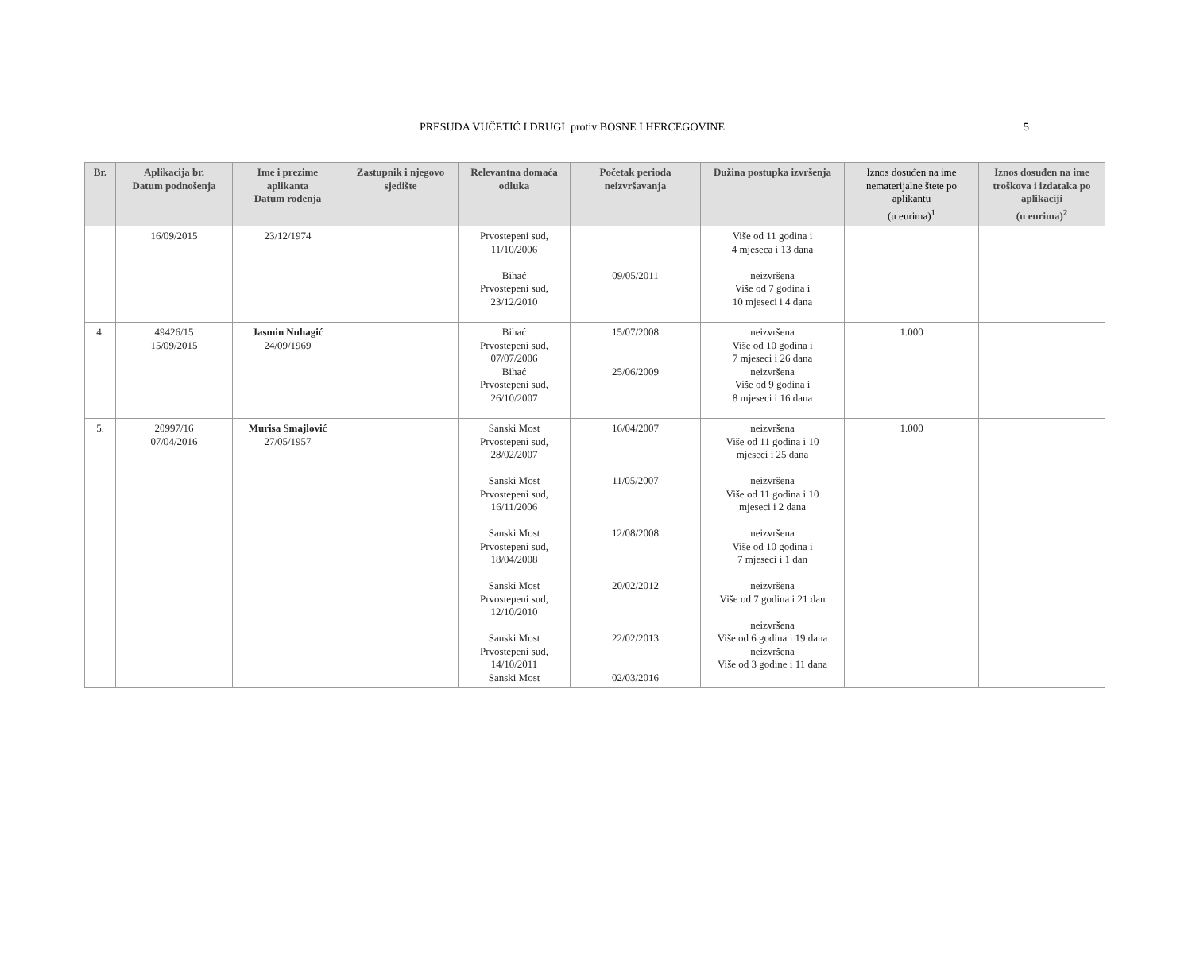PRESUDA VUČETIĆ I DRUGI protiv BOSNE I HERCEGOVINE 5
| Br. | Aplikacija br. Datum podnošenja | Ime i prezime aplikanta Datum rođenja | Zastupnik i njegovo sjedište | Relevantna domaća odluka | Početak perioda neizvršavanja | Dužina postupka izvršenja | Iznos dosuđen na ime nematerijalne štete po aplikantu (u eurima)<sup>1</sup> | Iznos dosuđen na ime troškova i izdataka po aplikaciji (u eurima)<sup>2</sup> |
| --- | --- | --- | --- | --- | --- | --- | --- | --- |
| | 16/09/2015 | 23/12/1974 | | Prvostepeni sud, 11/10/2006 Bihać Prvostepeni sud, 23/12/2010 | 09/05/2011 | Više od 11 godina i 4 mjeseca i 13 dana neizvršena Više od 7 godina i 10 mjeseci i 4 dana | | |
| 4. | 49426/15 15/09/2015 | Jasmin Nuhagić 24/09/1969 | | Bihać Prvostepeni sud, 07/07/2006 Bihać Prvostepeni sud, 26/10/2007 | 15/07/2008 25/06/2009 | neizvršena Više od 10 godina i 7 mjeseci i 26 dana neizvršena Više od 9 godina i 8 mjeseci i 16 dana | 1.000 | |
| 5. | 20997/16 07/04/2016 | Murisa Smajlović 27/05/1957 | | Sanski Most Prvostepeni sud, 28/02/2007 Sanski Most Prvostepeni sud, 16/11/2006 Sanski Most Prvostepeni sud, 18/04/2008 Sanski Most Prvostepeni sud, 12/10/2010 Sanski Most Prvostepeni sud, 14/10/2011 Sanski Most | 16/04/2007 11/05/2007 12/08/2008 20/02/2012 22/02/2013 02/03/2016 | neizvršena Više od 11 godina i 10 mjeseci i 25 dana neizvršena Više od 11 godina i 10 mjeseci i 2 dana neizvršena Više od 10 godina i 7 mjeseci i 1 dan neizvršena Više od 7 godina i 21 dan neizvršena Više od 6 godina i 19 dana neizvršena Više od 3 godine i 11 dana | 1.000 | |